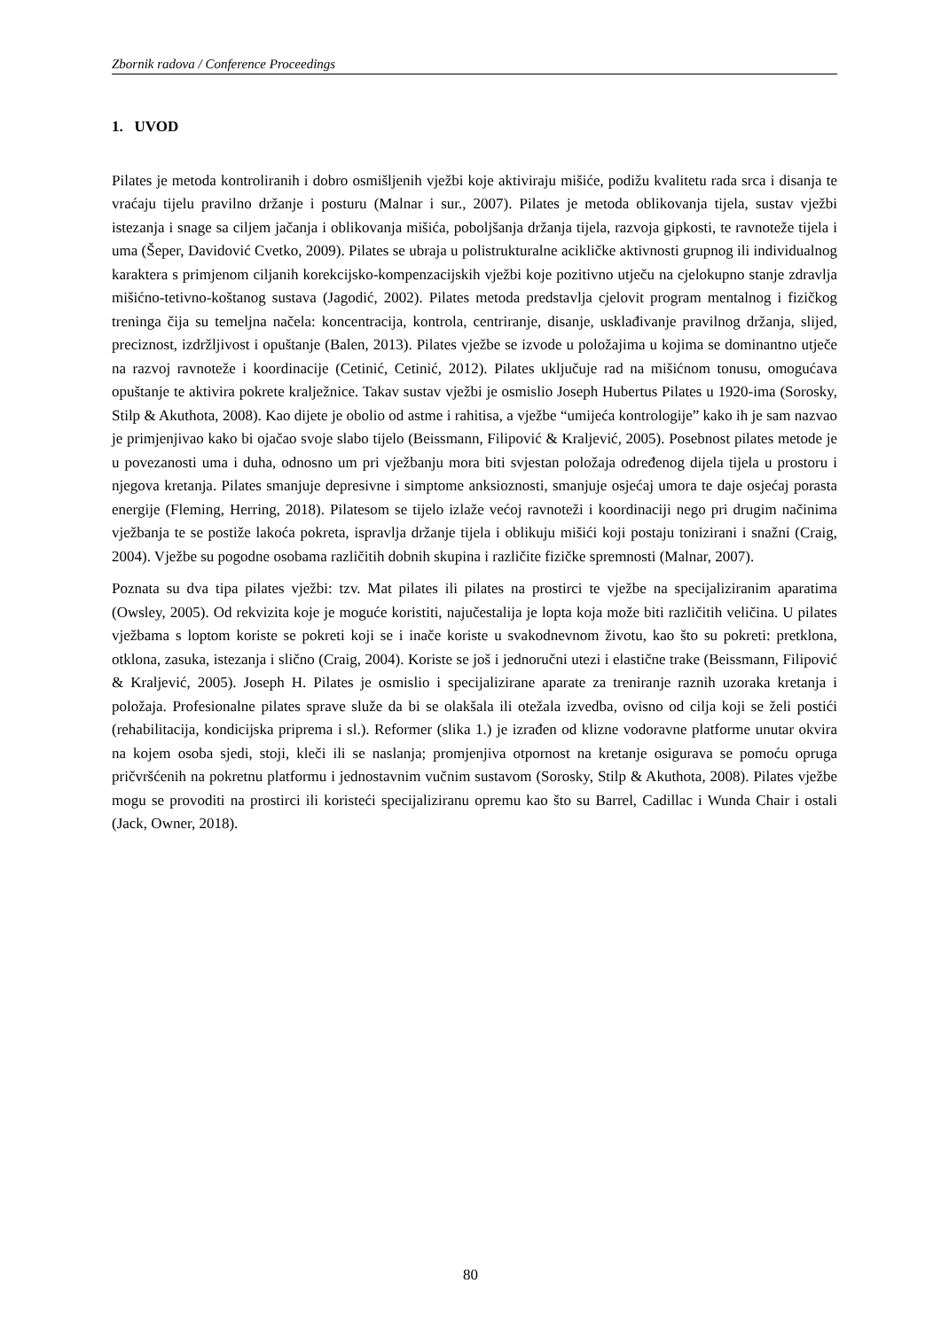Zbornik radova / Conference Proceedings
1. UVOD
Pilates je metoda kontroliranih i dobro osmišljenih vježbi koje aktiviraju mišiće, podižu kvalitetu rada srca i disanja te vraćaju tijelu pravilno držanje i posturu (Malnar i sur., 2007). Pilates je metoda oblikovanja tijela, sustav vježbi istezanja i snage sa ciljem jačanja i oblikovanja mišića, poboljšanja držanja tijela, razvoja gipkosti, te ravnoteže tijela i uma (Šeper, Davidović Cvetko, 2009). Pilates se ubraja u polistrukturalne acikličke aktivnosti grupnog ili individualnog karaktera s primjenom ciljanih korekcijsko-kompenzacijskih vježbi koje pozitivno utječu na cjelokupno stanje zdravlja mišićno-tetivno-koštanog sustava (Jagodić, 2002). Pilates metoda predstavlja cjelovit program mentalnog i fizičkog treninga čija su temeljna načela: koncentracija, kontrola, centriranje, disanje, usklađivanje pravilnog držanja, slijed, preciznost, izdržljivost i opuštanje (Balen, 2013). Pilates vježbe se izvode u položajima u kojima se dominantno utječe na razvoj ravnoteže i koordinacije (Cetinić, Cetinić, 2012). Pilates uključuje rad na mišićnom tonusu, omogućava opuštanje te aktivira pokrete kralježnice. Takav sustav vježbi je osmislio Joseph Hubertus Pilates u 1920-ima (Sorosky, Stilp & Akuthota, 2008). Kao dijete je obolio od astme i rahitisa, a vježbe “umijeća kontrologije” kako ih je sam nazvao je primjenjivao kako bi ojačao svoje slabo tijelo (Beissmann, Filipović & Kraljević, 2005). Posebnost pilates metode je u povezanosti uma i duha, odnosno um pri vježbanju mora biti svjestan položaja određenog dijela tijela u prostoru i njegova kretanja. Pilates smanjuje depresivne i simptome anksioznosti, smanjuje osjećaj umora te daje osjećaj porasta energije (Fleming, Herring, 2018). Pilatesom se tijelo izlaže većoj ravnoteži i koordinaciji nego pri drugim načinima vježbanja te se postiže lakoća pokreta, ispravlja držanje tijela i oblikuju mišići koji postaju tonizirani i snažni (Craig, 2004). Vježbe su pogodne osobama različitih dobnih skupina i različite fizičke spremnosti (Malnar, 2007).
Poznata su dva tipa pilates vježbi: tzv. Mat pilates ili pilates na prostirci te vježbe na specijaliziranim aparatima (Owsley, 2005). Od rekvizita koje je moguće koristiti, najučestalija je lopta koja može biti različitih veličina. U pilates vježbama s loptom koriste se pokreti koji se i inače koriste u svakodnevnom životu, kao što su pokreti: pretklona, otklona, zasuka, istezanja i slično (Craig, 2004). Koriste se još i jednoručni utezi i elastične trake (Beissmann, Filipović & Kraljević, 2005). Joseph H. Pilates je osmislio i specijalizirane aparate za treniranje raznih uzoraka kretanja i položaja. Profesionalne pilates sprave služe da bi se olakšala ili otežala izvedba, ovisno od cilja koji se želi postići (rehabilitacija, kondicijska priprema i sl.). Reformer (slika 1.) je izrađen od klizne vodoravne platforme unutar okvira na kojem osoba sjedi, stoji, kleči ili se naslanja; promjenjiva otpornost na kretanje osigurava se pomoću opruga pričvršćenih na pokretnu platformu i jednostavnim vučnim sustavom (Sorosky, Stilp & Akuthota, 2008). Pilates vježbe mogu se provoditi na prostirci ili koristeći specijaliziranu opremu kao što su Barrel, Cadillac i Wunda Chair i ostali (Jack, Owner, 2018).
80